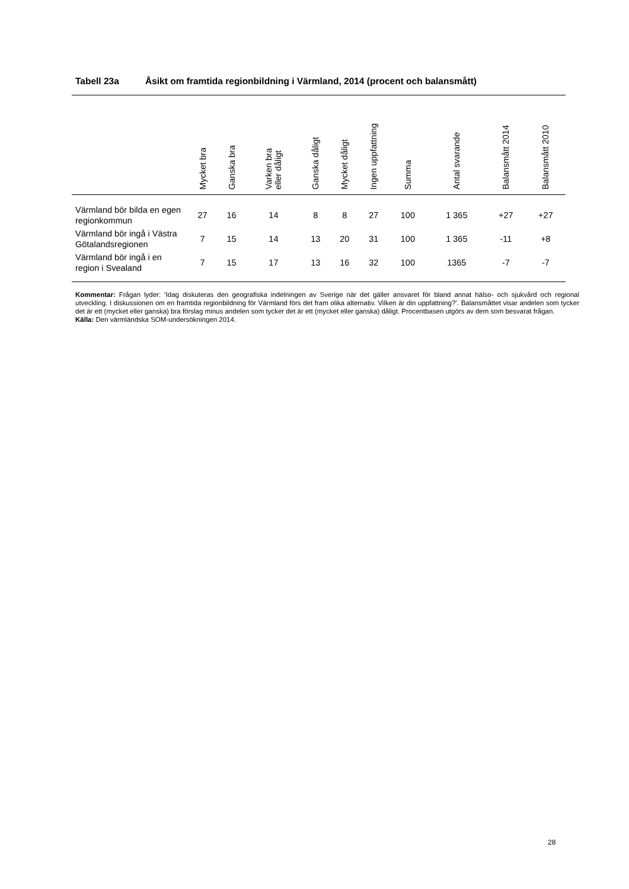Tabell 23a Åsikt om framtida regionbildning i Värmland, 2014 (procent och balansmått)
| | Mycket bra | Ganska bra | Varken bra eller dåligt | Ganska dåligt | Mycket dåligt | Ingen uppfattning | Summa | Antal svarande | Balansmått 2014 | Balansmått 2010 |
| --- | --- | --- | --- | --- | --- | --- | --- | --- | --- | --- |
| Värmland bör bilda en egen regionkommun | 27 | 16 | 14 | 8 | 8 | 27 | 100 | 1 365 | +27 | +27 |
| Värmland bör ingå i Västra Götalandsregionen | 7 | 15 | 14 | 13 | 20 | 31 | 100 | 1 365 | -11 | +8 |
| Värmland bör ingå i en region i Svealand | 7 | 15 | 17 | 13 | 16 | 32 | 100 | 1365 | -7 | -7 |
Kommentar: Frågan lyder: ’Idag diskuteras den geografiska indelningen av Sverige när det gäller ansvaret för bland annat hälso- och sjukvård och regional utveckling. I diskussionen om en framtida regionbildning för Värmland förs det fram olika alternativ. Vilken är din uppfattning?’. Balansmåttet visar andelen som tycker det är ett (mycket eller ganska) bra förslag minus andelen som tycker det är ett (mycket eller ganska) dåligt. Procentbasen utgörs av dem som besvarat frågan.
Källa: Den värmländska SOM-undersökningen 2014.
28